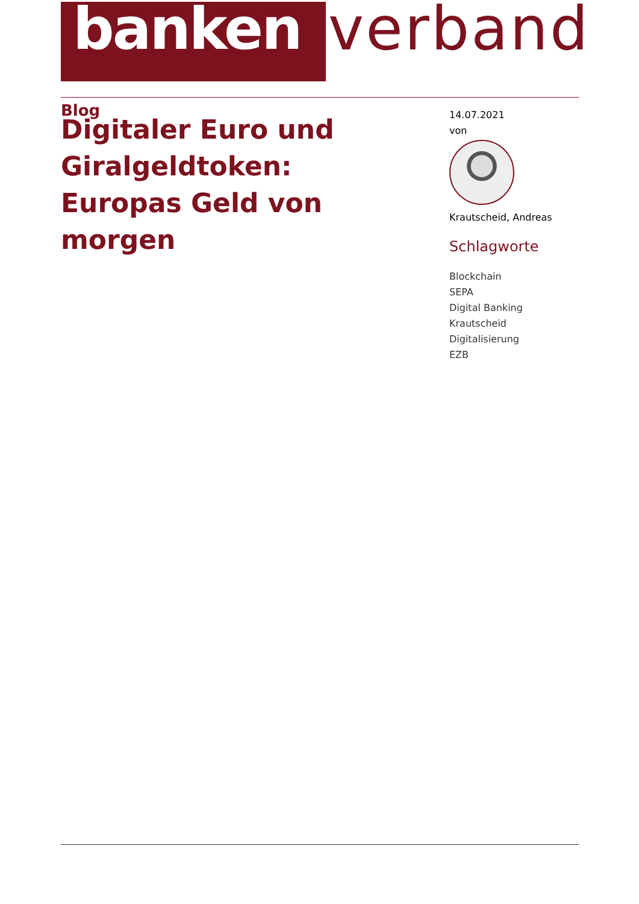banken
verband
Blog
Digitaler Euro und Giralgeldtoken: Europas Geld von morgen
14.07.2021
von
Krautscheid, Andreas
Schlagworte
Blockchain
SEPA
Digital Banking
Krautscheid
Digitalisierung
EZB